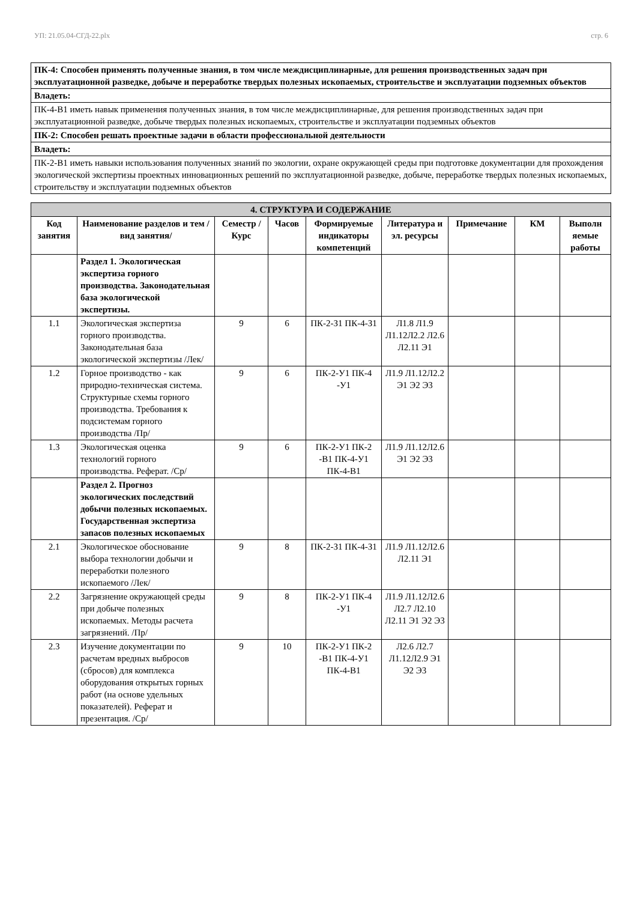УП: 21.05.04-СГД-22.plx стр. 6
| ПК-4: Способен применять полученные знания, в том числе междисциплинарные, для решения производственных задач при эксплуатационной разведке, добыче и переработке твердых полезных ископаемых, строительстве и эксплуатации подземных объектов |
| Владеть: |
| ПК-4-В1 иметь навык применения полученных знания, в том числе междисциплинарные, для решения производственных задач при эксплуатационной разведке, добыче твердых полезных ископаемых, строительстве и эксплуатации подземных объектов |
| ПК-2: Способен решать проектные задачи в области профессиональной деятельности |
| Владеть: |
| ПК-2-В1 иметь навыки использования полученных знаний по экологии, охране окружающей среды при подготовке документации для прохождения экологической экспертизы проектных инновационных решений по эксплуатационной разведке, добыче, переработке твердых полезных ископаемых, строительству и эксплуатации подземных объектов |
| 4. СТРУКТУРА И СОДЕРЖАНИЕ | | | | | | | | |
| Код занятия | Наименование разделов и тем /вид занятия/ | Семестр / Курс | Часов | Формируемые индикаторы компетенций | Литература и эл. ресурсы | Примечание | КМ | Выполн яемые работы |
| | Раздел 1. Экологическая экспертиза горного производства. Законодательная база экологической экспертизы. | | | | | | | |
| 1.1 | Экологическая экспертиза горного производства. Законодательная база экологической экспертизы /Лек/ | 9 | 6 | ПК-2-З1 ПК-4-З1 | Л1.8 Л1.9 Л1.12Л2.2 Л2.6 Л2.11 Э1 | | | |
| 1.2 | Горное производство - как природно-техническая система. Структурные схемы горного производства. Требования к подсистемам горного производства /Пр/ | 9 | 6 | ПК-2-У1 ПК-4 -У1 | Л1.9 Л1.12Л2.2 Э1 Э2 Э3 | | | |
| 1.3 | Экологическая оценка технологий горного производства. Реферат. /Ср/ | 9 | 6 | ПК-2-У1 ПК-2 -В1 ПК-4-У1 ПК-4-В1 | Л1.9 Л1.12Л2.6 Э1 Э2 Э3 | | | |
| | Раздел 2. Прогноз экологических последствий добычи полезных ископаемых. Государственная экспертиза запасов полезных ископаемых | | | | | | | |
| 2.1 | Экологическое обоснование выбора технологии добычи и переработки полезного ископаемого /Лек/ | 9 | 8 | ПК-2-З1 ПК-4-З1 | Л1.9 Л1.12Л2.6 Л2.11 Э1 | | | |
| 2.2 | Загрязнение окружающей среды при добыче полезных ископаемых. Методы расчета загрязнений. /Пр/ | 9 | 8 | ПК-2-У1 ПК-4 -У1 | Л1.9 Л1.12Л2.6 Л2.7 Л2.10 Л2.11 Э1 Э2 Э3 | | | |
| 2.3 | Изучение документации по расчетам вредных выбросов (сбросов) для комплекса оборудования открытых горных работ (на основе удельных показателей). Реферат и презентация. /Ср/ | 9 | 10 | ПК-2-У1 ПК-2 -В1 ПК-4-У1 ПК-4-В1 | Л2.6 Л2.7 Л1.12Л2.9 Э1 Э2 Э3 | | | |